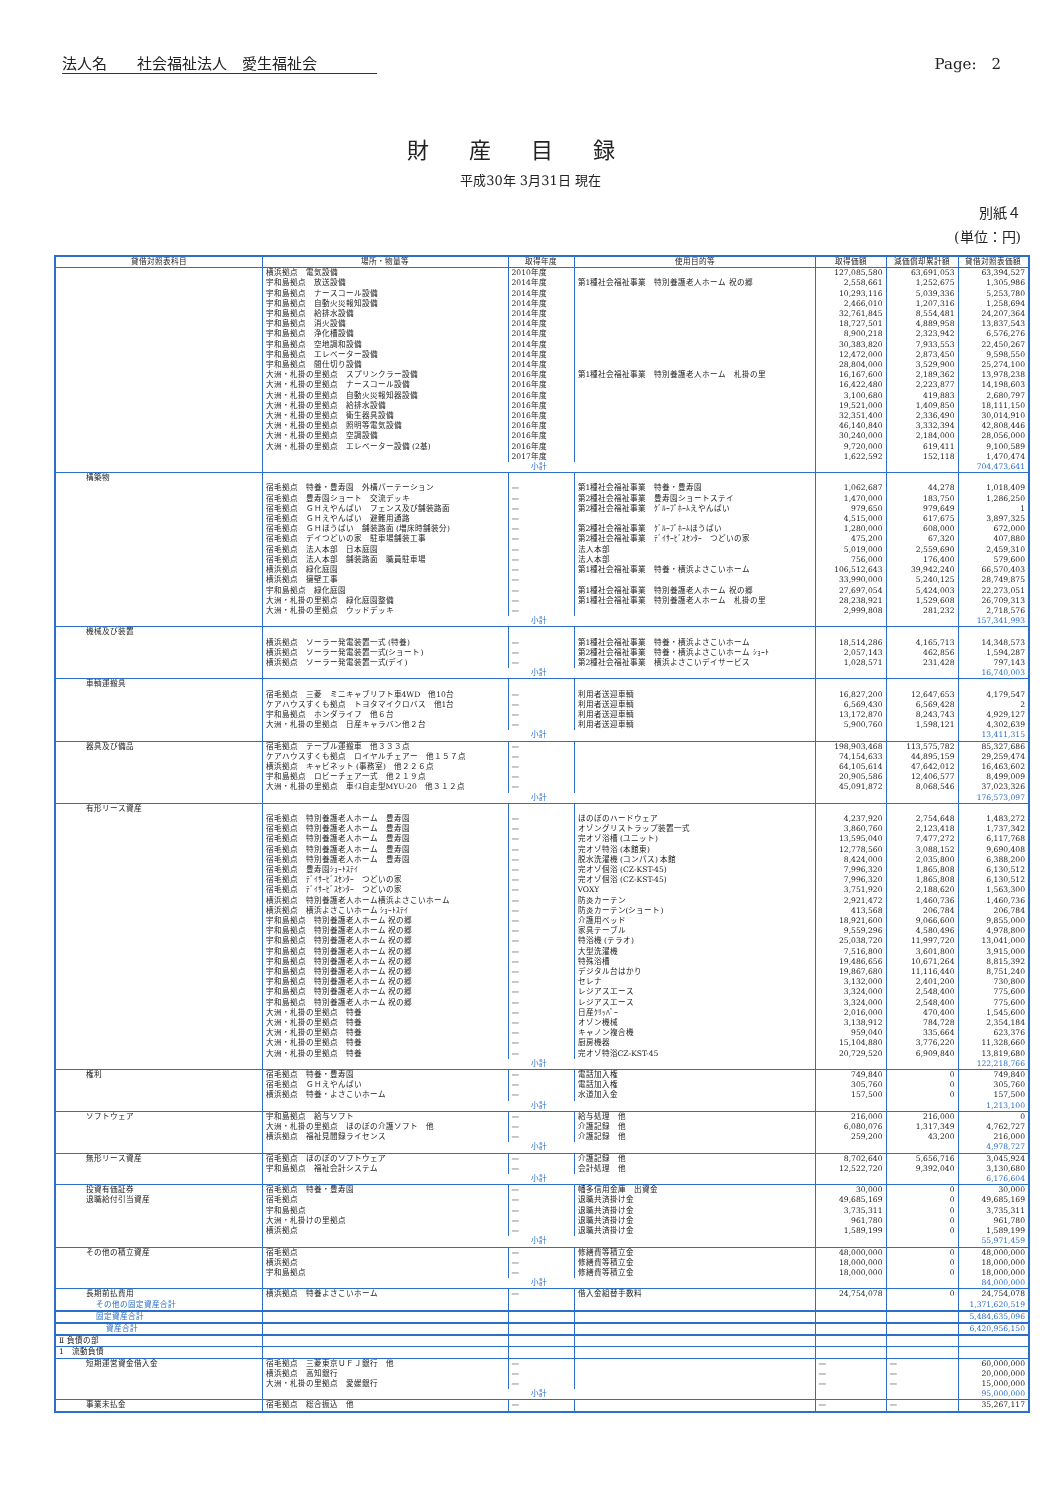法人名　　社会福祉法人　愛生福祉会 Page:　2
財産目録
平成30年 3月31日 現在
別紙４
(単位：円)
| 貸借対照表科目 | 場所・物量等 | 取得年度 | 使用目的等 | 取得価額 | 減価償却累計額 | 貸借対照表価額 |
| --- | --- | --- | --- | --- | --- | --- |
| | 横浜拠点 電気設備 | 2010年度 | | 127,085,580 | 63,691,053 | 63,394,527 |
| | 宇和島拠点 放送設備 | 2014年度 | 第1種社会福祉事業 特別養護老人ホーム 祝の郷 | 2,558,661 | 1,252,675 | 1,305,986 |
| | 宇和島拠点 ナースコール設備 | 2014年度 | | 10,293,116 | 5,039,336 | 5,253,780 |
| | 宇和島拠点 自動火災報知設備 | 2014年度 | | 2,466,010 | 1,207,316 | 1,258,694 |
| | 宇和島拠点 給排水設備 | 2014年度 | | 32,761,845 | 8,554,481 | 24,207,364 |
| | 宇和島拠点 消火設備 | 2014年度 | | 18,727,501 | 4,889,958 | 13,837,543 |
| | 宇和島拠点 浄化槽設備 | 2014年度 | | 8,900,218 | 2,323,942 | 6,576,276 |
| | 宇和島拠点 空地調和設備 | 2014年度 | | 30,383,820 | 7,933,553 | 22,450,267 |
| | 宇和島拠点 エレベーター設備 | 2014年度 | | 12,472,000 | 2,873,450 | 9,598,550 |
| | 宇和島拠点 間仕切り設備 | 2014年度 | | 28,804,000 | 3,529,900 | 25,274,100 |
| | 大洲・札掛の里拠点 スプリンクラー設備 | 2016年度 | 第1種社会福祉事業 特別養護老人ホーム 札掛の里 | 16,167,600 | 2,189,362 | 13,978,238 |
| | 大洲・札掛の里拠点 ナースコール設備 | 2016年度 | | 16,422,480 | 2,223,877 | 14,198,603 |
| | 大洲・札掛の里拠点 自動火災報知器設備 | 2016年度 | | 3,100,680 | 419,883 | 2,680,797 |
| | 大洲・札掛の里拠点 給排水設備 | 2016年度 | | 19,521,000 | 1,409,850 | 18,111,150 |
| | 大洲・札掛の里拠点 衛生器具設備 | 2016年度 | | 32,351,400 | 2,336,490 | 30,014,910 |
| | 大洲・札掛の里拠点 照明等電気設備 | 2016年度 | | 46,140,840 | 3,332,394 | 42,808,446 |
| | 大洲・札掛の里拠点 空調設備 | 2016年度 | | 30,240,000 | 2,184,000 | 28,056,000 |
| | 大洲・札掛の里拠点 エレベーター設備 (2基) | 2016年度 | | 9,720,000 | 619,411 | 9,100,589 |
| | | 2017年度 | | 1,622,592 | 152,118 | 1,470,474 |
| | 小計 | | | | | 704,473,641 |
| 構築物 | | | | | | |
| | 宿毛拠点 特養・豊寿園 外構パーテーション | — | 第1種社会福祉事業 特養・豊寿園 | 1,062,687 | 44,278 | 1,018,409 |
| | 宿毛拠点 豊寿園ショート 交流デッキ | — | 第2種社会福祉事業 豊寿園ショートステイ | 1,470,000 | 183,750 | 1,286,250 |
| | 宿毛拠点 ＧＨえやんばい フェンス及び舗装路面 | — | 第2種社会福祉事業 ｸﾞﾙｰﾌﾟﾎｰﾑえやんばい | 979,650 | 979,649 | 1 |
| | 宿毛拠点 ＧＨえやんばい 避難用通路 | — | | 4,515,000 | 617,675 | 3,897,325 |
| | 宿毛拠点 ＧＨほうばい 舗装路面 (増床時舗装分) | — | 第2種社会福祉事業 ｸﾞﾙｰﾌﾟﾎｰﾑほうばい | 1,280,000 | 608,000 | 672,000 |
| | 宿毛拠点 デイつどいの家 駐車場舗装工事 | — | 第2種社会福祉事業 ﾃﾞｲｻｰﾋﾞｽｾﾝﾀｰ つどいの家 | 475,200 | 67,320 | 407,880 |
| | 宿毛拠点 法人本部 日本庭園 | — | 法人本部 | 5,019,000 | 2,559,690 | 2,459,310 |
| | 宿毛拠点 法人本部 舗装路面 職員駐車場 | — | 法人本部 | 756,000 | 176,400 | 579,600 |
| | 横浜拠点 緑化庭園 | — | 第1種社会福祉事業 特養・横浜よさこいホーム | 106,512,643 | 39,942,240 | 66,570,403 |
| | 横浜拠点 擁壁工事 | — | | 33,990,000 | 5,240,125 | 28,749,875 |
| | 宇和島拠点 緑化庭園 | — | 第1種社会福祉事業 特別養護老人ホーム 祝の郷 | 27,697,054 | 5,424,003 | 22,273,051 |
| | 大洲・札掛の里拠点 緑化庭園整備 | — | 第1種社会福祉事業 特別養護老人ホーム 札掛の里 | 28,238,921 | 1,529,608 | 26,709,313 |
| | 大洲・札掛の里拠点 ウッドデッキ | — | | 2,999,808 | 281,232 | 2,718,576 |
| | 小計 | | | | | 157,341,993 |
| 機械及び装置 | | | | | | |
| | 横浜拠点 ソーラー発電装置一式 (特養) | — | 第1種社会福祉事業 特養・横浜よさこいホーム | 18,514,286 | 4,165,713 | 14,348,573 |
| | 横浜拠点 ソーラー発電装置一式(ショート) | — | 第2種社会福祉事業 特養・横浜よさこいホーム ｼｮｰﾄ | 2,057,143 | 462,856 | 1,594,287 |
| | 横浜拠点 ソーラー発電装置一式(デイ) | — | 第2種社会福祉事業 横浜よさこいデイサービス | 1,028,571 | 231,428 | 797,143 |
| | 小計 | | | | | 16,740,003 |
| 車輌運搬具 | | | | | | |
| | 宿毛拠点 三菱 ミニキャブリフト車4WD 他10台 | — | 利用者送迎車輌 | 16,827,200 | 12,647,653 | 4,179,547 |
| | ケアハウスすくも拠点 トヨタマイクロバス 他1台 | — | 利用者送迎車輌 | 6,569,430 | 6,569,428 | 2 |
| | 宇和島拠点 ホンダライフ 他６台 | — | 利用者送迎車輌 | 13,172,870 | 8,243,743 | 4,929,127 |
| | 大洲・札掛の里拠点 日産キャラバン他２台 | — | 利用者送迎車輌 | 5,900,760 | 1,598,121 | 4,302,639 |
| | 小計 | | | | | 13,411,315 |
| 器具及び備品 | 宿毛拠点 テーブル運搬車 他３３３点 | — | | 198,903,468 | 113,575,782 | 85,327,686 |
| | ケアハウスすくも拠点 ロイヤルチェアー 他１５７点 | — | | 74,154,633 | 44,895,159 | 29,259,474 |
| | 横浜拠点 キャビネット (事務室) 他２２６点 | — | | 64,105,614 | 47,642,012 | 16,463,602 |
| | 宇和島拠点 ロビーチェア一式 他２１９点 | — | | 20,905,586 | 12,406,577 | 8,499,009 |
| | 大洲・札掛の里拠点 車ｲｽ自走型MYU-20 他３１２点 | — | | 45,091,872 | 8,068,546 | 37,023,326 |
| | 小計 | | | | | 176,573,097 |
| 有形リース資産 | | | | | | |
| | 宿毛拠点 特別養護老人ホーム 豊寿園 | — | ほのぼのハードウェア | 4,237,920 | 2,754,648 | 1,483,272 |
| | 宿毛拠点 特別養護老人ホーム 豊寿園 | — | オゾングリストラップ装置一式 | 3,860,760 | 2,123,418 | 1,737,342 |
| | 宿毛拠点 特別養護老人ホーム 豊寿園 | — | 完オゾ浴槽 (ユニット) | 13,595,040 | 7,477,272 | 6,117,768 |
| | 宿毛拠点 特別養護老人ホーム 豊寿園 | — | 完オゾ特浴 (本館東) | 12,778,560 | 3,088,152 | 9,690,408 |
| | 宿毛拠点 特別養護老人ホーム 豊寿園 | — | 脱水洗濯機 (コンパス) 本館 | 8,424,000 | 2,035,800 | 6,388,200 |
| | 宿毛拠点 豊寿園ｼｮｰﾄｽﾃｲ | — | 完オゾ個浴 (CZ-KST-45) | 7,996,320 | 1,865,808 | 6,130,512 |
| | 宿毛拠点 ﾃﾞｲｻｰﾋﾞｽｾﾝﾀｰ つどいの家 | — | 完オゾ個浴 (CZ-KST-45) | 7,996,320 | 1,865,808 | 6,130,512 |
| | 宿毛拠点 ﾃﾞｲｻｰﾋﾞｽｾﾝﾀｰ つどいの家 | — | VOXY | 3,751,920 | 2,188,620 | 1,563,300 |
| | 横浜拠点 特別養護老人ホーム横浜よさこいホーム | — | 防炎カーテン | 2,921,472 | 1,460,736 | 1,460,736 |
| | 横浜拠点 横浜よさこいホーム ｼｮｰﾄｽﾃｲ | — | 防炎カーテン(ショート) | 413,568 | 206,784 | 206,784 |
| | 宇和島拠点 特別養護老人ホーム 祝の郷 | — | 介護用ベッド | 18,921,600 | 9,066,600 | 9,855,000 |
| | 宇和島拠点 特別養護老人ホーム 祝の郷 | — | 家具テーブル | 9,559,296 | 4,580,496 | 4,978,800 |
| | 宇和島拠点 特別養護老人ホーム 祝の郷 | — | 特浴機 (テラオ) | 25,038,720 | 11,997,720 | 13,041,000 |
| | 宇和島拠点 特別養護老人ホーム 祝の郷 | — | 大型洗濯機 | 7,516,800 | 3,601,800 | 3,915,000 |
| | 宇和島拠点 特別養護老人ホーム 祝の郷 | — | 特殊浴槽 | 19,486,656 | 10,671,264 | 8,815,392 |
| | 宇和島拠点 特別養護老人ホーム 祝の郷 | — | デジタル台はかり | 19,867,680 | 11,116,440 | 8,751,240 |
| | 宇和島拠点 特別養護老人ホーム 祝の郷 | — | セレナ | 3,132,000 | 2,401,200 | 730,800 |
| | 宇和島拠点 特別養護老人ホーム 祝の郷 | — | レジアスエース | 3,324,000 | 2,548,400 | 775,600 |
| | 宇和島拠点 特別養護老人ホーム 祝の郷 | — | レジアスエース | 3,324,000 | 2,548,400 | 775,600 |
| | 大洲・札掛の里拠点 特養 | — | 日産ｸﾘｯﾊﾟｰ | 2,016,000 | 470,400 | 1,545,600 |
| | 大洲・札掛の里拠点 特養 | — | オゾン機械 | 3,138,912 | 784,728 | 2,354,184 |
| | 大洲・札掛の里拠点 特養 | — | キャノン複合機 | 959,040 | 335,664 | 623,376 |
| | 大洲・札掛の里拠点 特養 | — | 厨房機器 | 15,104,880 | 3,776,220 | 11,328,660 |
| | 大洲・札掛の里拠点 特養 | — | 完オゾ特浴CZ-KST-45 | 20,729,520 | 6,909,840 | 13,819,680 |
| | 小計 | | | | | 122,218,766 |
| 権利 | 宿毛拠点 特養・豊寿園 | — | 電話加入権 | 749,840 | 0 | 749,840 |
| | 宿毛拠点 ＧＨえやんばい | — | 電話加入権 | 305,760 | 0 | 305,760 |
| | 横浜拠点 特養・よさこいホーム | — | 水道加入金 | 157,500 | 0 | 157,500 |
| | 小計 | | | | | 1,213,100 |
| ソフトウェア | 宇和島拠点 給与ソフト | — | 給与処理 他 | 216,000 | 216,000 | 0 |
| | 大洲・札掛の里拠点 ほのぼの介護ソフト 他 | — | 介護記録 他 | 6,080,076 | 1,317,349 | 4,762,727 |
| | 横浜拠点 福祉見聞録ライセンス | — | 介護記録 他 | 259,200 | 43,200 | 216,000 |
| | 小計 | | | | | 4,978,727 |
| 無形リース資産 | 宿毛拠点 ほのぼのソフトウェア | — | 介護記録 他 | 8,702,640 | 5,656,716 | 3,045,924 |
| | 宇和島拠点 福祉会計システム | — | 会計処理 他 | 12,522,720 | 9,392,040 | 3,130,680 |
| | 小計 | | | | | 6,176,604 |
| 投資有価証券 | 宿毛拠点 特養・豊寿園 | — | 幡多信用金庫 出資金 | 30,000 | 0 | 30,000 |
| 退職給付引当資産 | 宿毛拠点 | — | 退職共済掛け金 | 49,685,169 | 0 | 49,685,169 |
| | 宇和島拠点 | — | 退職共済掛け金 | 3,735,311 | 0 | 3,735,311 |
| | 大洲・札掛けの里拠点 | — | 退職共済掛け金 | 961,780 | 0 | 961,780 |
| | 横浜拠点 | — | 退職共済掛け金 | 1,589,199 | 0 | 1,589,199 |
| | 小計 | | | | | 55,971,459 |
| その他の積立資産 | 宿毛拠点 | — | 修繕費等積立金 | 48,000,000 | 0 | 48,000,000 |
| | 横浜拠点 | — | 修繕費等積立金 | 18,000,000 | 0 | 18,000,000 |
| | 宇和島拠点 | — | 修繕費等積立金 | 18,000,000 | 0 | 18,000,000 |
| | 小計 | | | | | 84,000,000 |
| 長期前払費用 | 横浜拠点 特養よさこいホーム | — | 借入金組替手数料 | 24,754,078 | 0 | 24,754,078 |
| その他の固定資産合計 | | | | | | 1,371,620,519 |
| 固定資産合計 | | | | | | 5,484,635,096 |
| 資産合計 | | | | | | 6,420,956,150 |
| Ⅱ 負債の部 | | | | | | |
| 1 流動負債 | | | | | | |
| 短期運営資金借入金 | 宿毛拠点 三菱東京ＵＦＪ銀行 他 | — | | — | — | 60,000,000 |
| | 横浜拠点 高知銀行 | — | | — | — | 20,000,000 |
| | 大洲・札掛の里拠点 愛媛銀行 | — | | — | — | 15,000,000 |
| | 小計 | | | | | 95,000,000 |
| 事業未払金 | 宿毛拠点 総合振込 他 | — | | — | — | 35,267,117 |